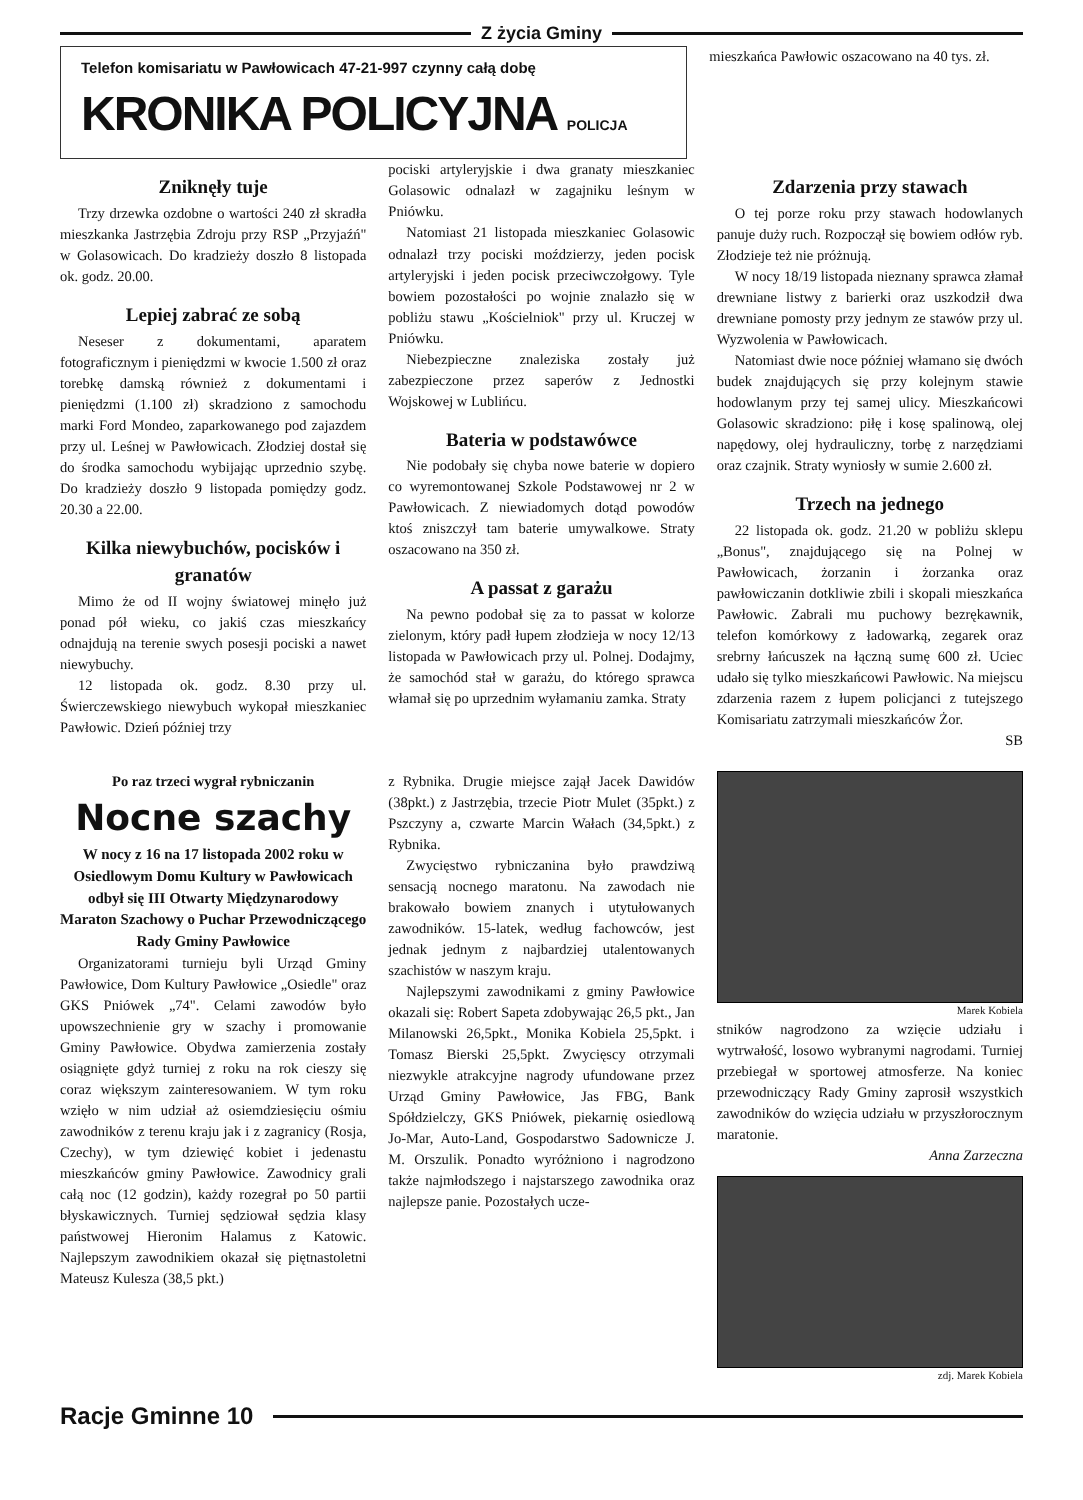Z życia Gminy
Telefon komisariatu w Pawłowicach 47-21-997 czynny całą dobę
KRONIKA POLICYJNA POLICJA
mieszkańca Pawłowic oszacowano na 40 tys. zł.
Zniknęły tuje
Trzy drzewka ozdobne o wartości 240 zł skradła mieszkanka Jastrzębia Zdroju przy RSP „Przyjaźń" w Golasowicach. Do kradzieży doszło 8 listopada ok. godz. 20.00.
Lepiej zabrać ze sobą
Neseser z dokumentami, aparatem fotograficznym i pieniędzmi w kwocie 1.500 zł oraz torebkę damską również z dokumentami i pieniędzmi (1.100 zł) skradziono z samochodu marki Ford Mondeo, zaparkowanego pod zajazdem przy ul. Leśnej w Pawłowicach. Złodziej dostał się do środka samochodu wybijając uprzednio szybę. Do kradzieży doszło 9 listopada pomiędzy godz. 20.30 a 22.00.
Kilka niewybuchów, pocisków i granatów
Mimo że od II wojny światowej minęło już ponad pół wieku, co jakiś czas mieszkańcy odnajdują na terenie swych posesji pociski a nawet niewybuchy.
12 listopada ok. godz. 8.30 przy ul. Świerczewskiego niewybuch wykopał mieszkaniec Pawłowic. Dzień później trzy
pociski artyleryjskie i dwa granaty mieszkaniec Golasowic odnalazł w zagajniku leśnym w Pniówku.
Natomiast 21 listopada mieszkaniec Golasowic odnalazł trzy pociski moździerzy, jeden pocisk artyleryjski i jeden pocisk przeciwczołgowy. Tyle bowiem pozostałości po wojnie znalazło się w pobliżu stawu „Kościelniok" przy ul. Kruczej w Pniówku.
Niebezpieczne znaleziska zostały już zabezpieczone przez saperów z Jednostki Wojskowej w Lublińcu.
Bateria w podstawówce
Nie podobały się chyba nowe baterie w dopiero co wyremontowanej Szkole Podstawowej nr 2 w Pawłowicach. Z niewiadomych dotąd powodów ktoś zniszczył tam baterie umywalkowe. Straty oszacowano na 350 zł.
A passat z garażu
Na pewno podobał się za to passat w kolorze zielonym, który padł łupem złodzieja w nocy 12/13 listopada w Pawłowicach przy ul. Polnej. Dodajmy, że samochód stał w garażu, do którego sprawca włamał się po uprzednim wyłamaniu zamka. Straty
Zdarzenia przy stawach
O tej porze roku przy stawach hodowlanych panuje duży ruch. Rozpoczął się bowiem odłów ryb. Złodzieje też nie próżnują.
W nocy 18/19 listopada nieznany sprawca złamał drewniane listwy z barierki oraz uszkodził dwa drewniane pomosty przy jednym ze stawów przy ul. Wyzwolenia w Pawłowicach.
Natomiast dwie noce później włamano się dwóch budek znajdujących się przy kolejnym stawie hodowlanym przy tej samej ulicy. Mieszkańcowi Golasowic skradziono: piłę i kosę spalinową, olej napędowy, olej hydrauliczny, torbę z narzędziami oraz czajnik. Straty wyniosły w sumie 2.600 zł.
Trzech na jednego
22 listopada ok. godz. 21.20 w pobliżu sklepu „Bonus", znajdującego się na Polnej w Pawłowicach, żorzanin i żorzanka oraz pawłowiczanin dotkliwie zbili i skopali mieszkańca Pawłowic. Zabrali mu puchowy bezrękawnik, telefon komórkowy z ładowarką, zegarek oraz srebrny łańcuszek na łączną sumę 600 zł. Uciec udało się tylko mieszkańcowi Pawłowic. Na miejscu zdarzenia razem z łupem policjanci z tutejszego Komisariatu zatrzymali mieszkańców Żor.
SB
Po raz trzeci wygrał rybniczanin
Nocne szachy
W nocy z 16 na 17 listopada 2002 roku w Osiedlowym Domu Kultury w Pawłowicach odbył się III Otwarty Międzynarodowy Maraton Szachowy o Puchar Przewodniczącego Rady Gminy Pawłowice
Organizatorami turnieju byli Urząd Gminy Pawłowice, Dom Kultury Pawłowice „Osiedle" oraz GKS Pniówek „74". Celami zawodów było upowszechnienie gry w szachy i promowanie Gminy Pawłowice. Obydwa zamierzenia zostały osiągnięte gdyż turniej z roku na rok cieszy się coraz większym zainteresowaniem. W tym roku wzięło w nim udział aż osiemdziesięciu ośmiu zawodników z terenu kraju jak i z zagranicy (Rosja, Czechy), w tym dziewięć kobiet i jedenastu mieszkańców gminy Pawłowice. Zawodnicy grali całą noc (12 godzin), każdy rozegrał po 50 partii błyskawicznych. Turniej sędziował sędzia klasy państwowej Hieronim Halamus z Katowic. Najlepszym zawodnikiem okazał się piętnastoletni Mateusz Kulesza (38,5 pkt.)
z Rybnika. Drugie miejsce zajął Jacek Dawidów (38pkt.) z Jastrzębia, trzecie Piotr Mulet (35pkt.) z Pszczyny a, czwarte Marcin Wałach (34,5pkt.) z Rybnika.
Zwycięstwo rybniczanina było prawdziwą sensacją nocnego maratonu. Na zawodach nie brakowało bowiem znanych i utytułowanych zawodników. 15-latek, według fachowców, jest jednak jednym z najbardziej utalentowanych szachistów w naszym kraju.
Najlepszymi zawodnikami z gminy Pawłowice okazali się: Robert Sapeta zdobywając 26,5 pkt., Jan Milanowski 26,5pkt., Monika Kobiela 25,5pkt. i Tomasz Bierski 25,5pkt. Zwycięscy otrzymali niezwykle atrakcyjne nagrody ufundowane przez Urząd Gminy Pawłowice, Jas FBG, Bank Spółdzielczy, GKS Pniówek, piekarnię osiedlową Jo-Mar, Auto-Land, Gospodarstwo Sadownicze J. M. Orszulik. Ponadto wyróżniono i nagrodzono także najmłodszego i najstarszego zawodnika oraz najlepsze panie. Pozostałych ucze-
Marek Kobiela
stników nagrodzono za wzięcie udziału i wytrwałość, losowo wybranymi nagrodami. Turniej przebiegał w sportowej atmosferze. Na koniec przewodniczący Rady Gminy zaprosił wszystkich zawodników do wzięcia udziału w przyszłorocznym maratonie.
Anna Zarzeczna
zdj. Marek Kobiela
Racje Gminne 10